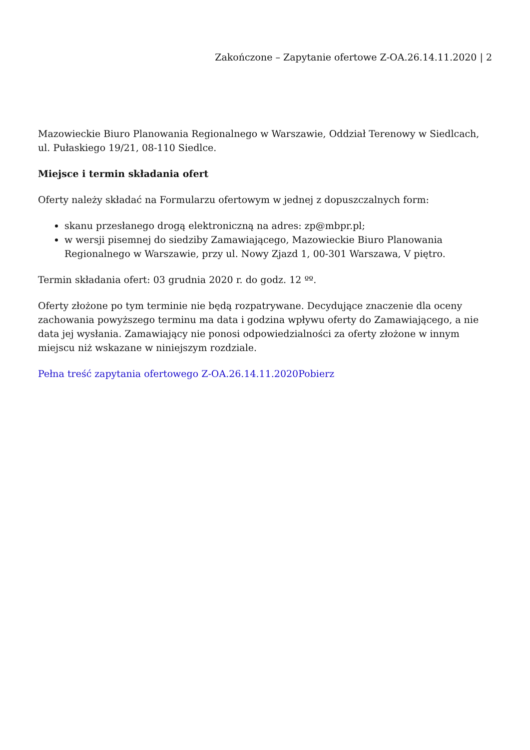Zakończone – Zapytanie ofertowe Z-OA.26.14.11.2020 | 2
Mazowieckie Biuro Planowania Regionalnego w Warszawie, Oddział Terenowy w Siedlcach, ul. Pułaskiego 19/21, 08-110 Siedlce.
Miejsce i termin składania ofert
Oferty należy składać na Formularzu ofertowym w jednej z dopuszczalnych form:
skanu przesłanego drogą elektroniczną na adres: zp@mbpr.pl;
w wersji pisemnej do siedziby Zamawiającego, Mazowieckie Biuro Planowania Regionalnego w Warszawie, przy ul. Nowy Zjazd 1, 00-301 Warszawa, V piętro.
Termin składania ofert: 03 grudnia 2020 r. do godz. 12 ºº.
Oferty złożone po tym terminie nie będą rozpatrywane. Decydujące znaczenie dla oceny zachowania powyższego terminu ma data i godzina wpływu oferty do Zamawiającego, a nie data jej wysłania. Zamawiający nie ponosi odpowiedzialności za oferty złożone w innym miejscu niż wskazane w niniejszym rozdziale.
Pełna treść zapytania ofertowego Z-OA.26.14.11.2020Pobierz